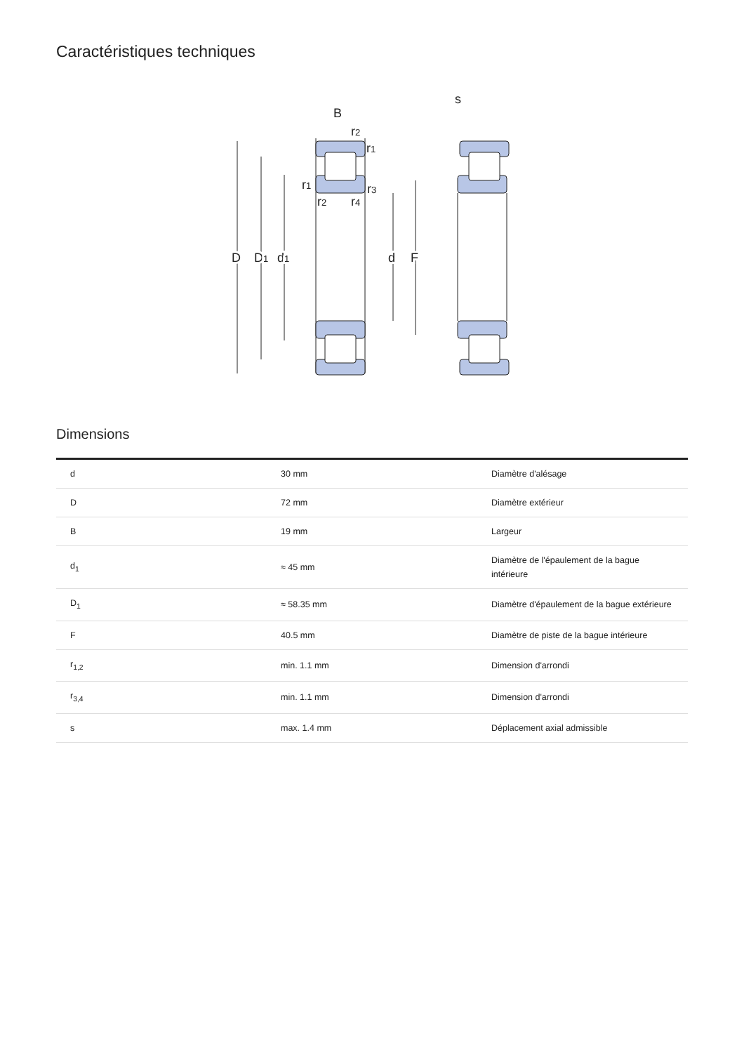Caractéristiques techniques
B
s
r2
r1
r1
r3
r2
r4
D
D1
d1
d
F
Dimensions
| d | 30 mm | Diamètre d'alésage |
| D | 72 mm | Diamètre extérieur |
| B | 19 mm | Largeur |
| d<sub>1</sub> | ≈ 45 mm | Diamètre de l'épaulement de la bague intérieure |
| D<sub>1</sub> | ≈ 58.35 mm | Diamètre d'épaulement de la bague extérieure |
| F | 40.5 mm | Diamètre de piste de la bague intérieure |
| r<sub>1,2</sub> | min. 1.1 mm | Dimension d'arrondi |
| r<sub>3,4</sub> | min. 1.1 mm | Dimension d'arrondi |
| s | max. 1.4 mm | Déplacement axial admissible |